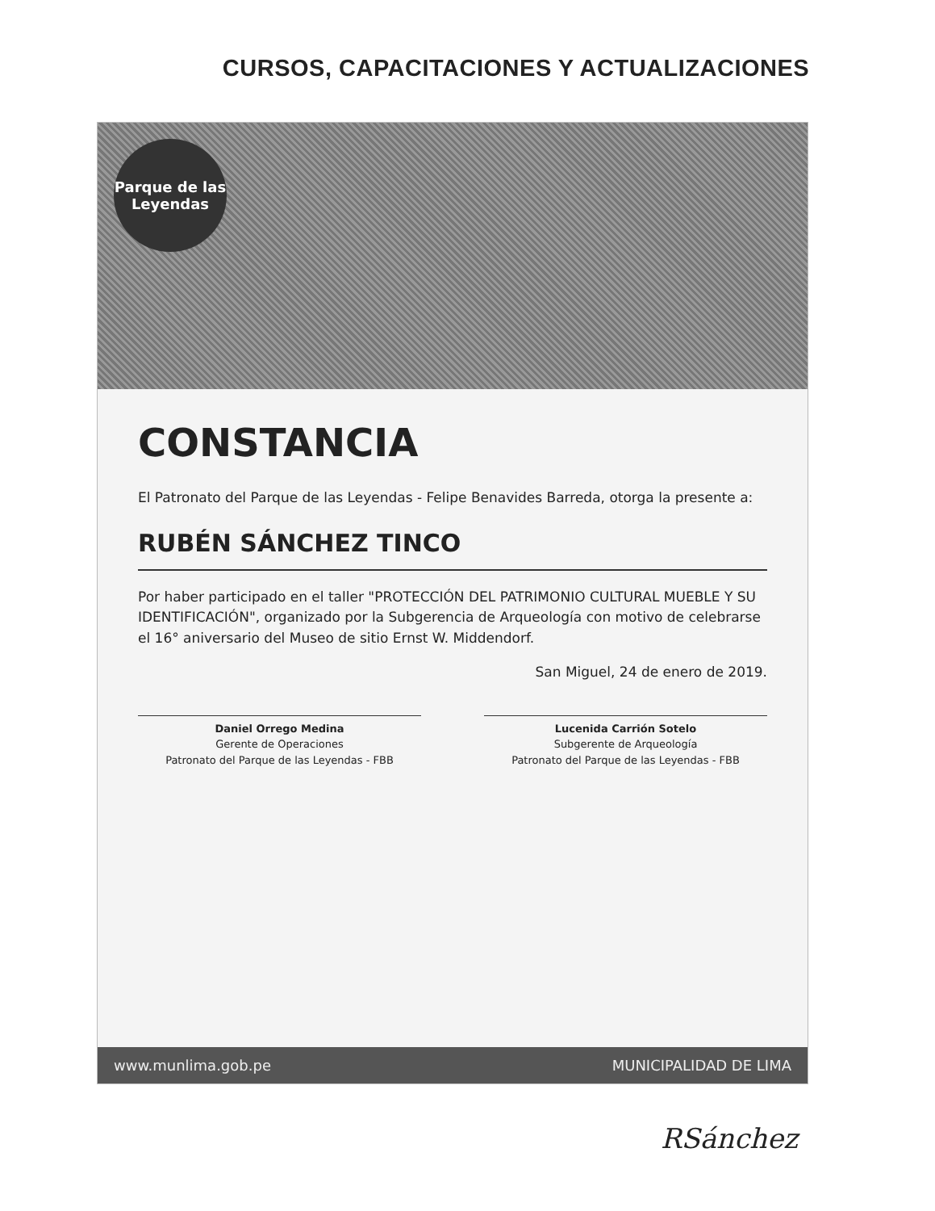CURSOS, CAPACITACIONES Y ACTUALIZACIONES
Parque de las
Leyendas
CONSTANCIA
El Patronato del Parque de las Leyendas - Felipe Benavides Barreda, otorga la presente a:
RUBÉN SÁNCHEZ TINCO
Por haber participado en el taller "PROTECCIÓN DEL PATRIMONIO CULTURAL MUEBLE Y SU IDENTIFICACIÓN", organizado por la Subgerencia de Arqueología con motivo de celebrarse el 16° aniversario del Museo de sitio Ernst W. Middendorf.
San Miguel, 24 de enero de 2019.
Daniel Orrego Medina
Gerente de Operaciones
Patronato del Parque de las Leyendas - FBB
Lucenida Carrión Sotelo
Subgerente de Arqueología
Patronato del Parque de las Leyendas - FBB
www.munlima.gob.pe MUNICIPALIDAD DE LIMA
RSánchez